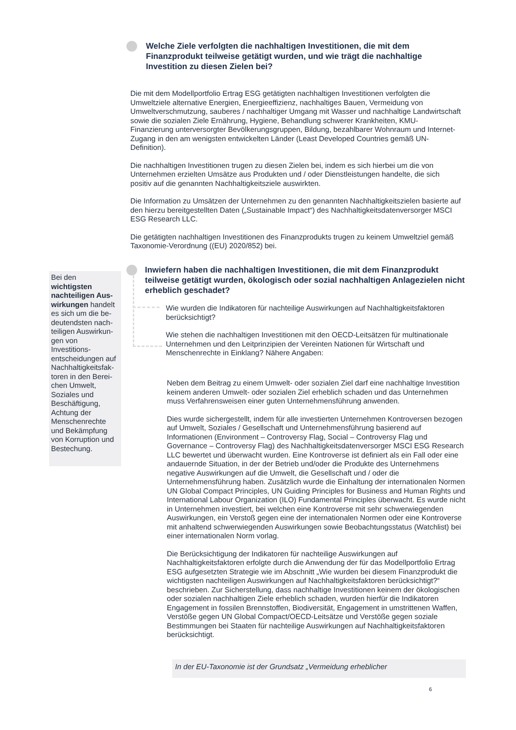Welche Ziele verfolgten die nachhaltigen Investitionen, die mit dem Finanzprodukt teilweise getätigt wurden, und wie trägt die nachhaltige Investition zu diesen Zielen bei?
Die mit dem Modellportfolio Ertrag ESG getätigten nachhaltigen Investitionen verfolgten die Umweltziele alternative Energien, Energieeffizienz, nachhaltiges Bauen, Vermeidung von Umweltverschmutzung, sauberes / nachhaltiger Umgang mit Wasser und nachhaltige Landwirtschaft sowie die sozialen Ziele Ernährung, Hygiene, Behandlung schwerer Krankheiten, KMU-Finanzierung unterversorgter Bevölkerungsgruppen, Bildung, bezahlbarer Wohnraum und Internet-Zugang in den am wenigsten entwickelten Länder (Least Developed Countries gemäß UN-Definition).
Die nachhaltigen Investitionen trugen zu diesen Zielen bei, indem es sich hierbei um die von Unternehmen erzielten Umsätze aus Produkten und / oder Dienstleistungen handelte, die sich positiv auf die genannten Nachhaltigkeitsziele auswirkten.
Die Information zu Umsätzen der Unternehmen zu den genannten Nachhaltigkeitszielen basierte auf den hierzu bereitgestellten Daten („Sustainable Impact“) des Nachhaltigkeitsdatenversorger MSCI ESG Research LLC.
Die getätigten nachhaltigen Investitionen des Finanzprodukts trugen zu keinem Umweltziel gemäß Taxonomie-Verordnung ((EU) 2020/852) bei.
Inwiefern haben die nachhaltigen Investitionen, die mit dem Finanzprodukt teilweise getätigt wurden, ökologisch oder sozial nachhaltigen Anlagezielen nicht erheblich geschadet?
Bei den wichtigsten nachteiligen Aus-wirkungen handelt es sich um die be-deutendsten nach-teiligen Auswirkun-gen von Investitions-entscheidungen auf Nachhaltigkeitsfak-toren in den Berei-chen Umwelt, Soziales und Beschäftigung, Achtung der Menschenrechte und Bekämpfung von Korruption und Bestechung.
Wie wurden die Indikatoren für nachteilige Auswirkungen auf Nachhaltigkeitsfaktoren berücksichtigt?
Wie stehen die nachhaltigen Investitionen mit den OECD-Leitsätzen für multinationale Unternehmen und den Leitprinzipien der Vereinten Nationen für Wirtschaft und Menschenrechte in Einklang? Nähere Angaben:
Neben dem Beitrag zu einem Umwelt- oder sozialen Ziel darf eine nachhaltige Investition keinem anderen Umwelt- oder sozialen Ziel erheblich schaden und das Unternehmen muss Verfahrensweisen einer guten Unternehmensführung anwenden.
Dies wurde sichergestellt, indem für alle investierten Unternehmen Kontroversen bezogen auf Umwelt, Soziales / Gesellschaft und Unternehmensführung basierend auf Informationen (Environment – Controversy Flag, Social – Controversy Flag und Governance – Controversy Flag) des Nachhaltigkeitsdatenversorger MSCI ESG Research LLC bewertet und überwacht wurden. Eine Kontroverse ist definiert als ein Fall oder eine andauernde Situation, in der der Betrieb und/oder die Produkte des Unternehmens negative Auswirkungen auf die Umwelt, die Gesellschaft und / oder die Unternehmensführung haben. Zusätzlich wurde die Einhaltung der internationalen Normen UN Global Compact Principles, UN Guiding Principles for Business and Human Rights und International Labour Organization (ILO) Fundamental Principles überwacht. Es wurde nicht in Unternehmen investiert, bei welchen eine Kontroverse mit sehr schwerwiegenden Auswirkungen, ein Verstoß gegen eine der internationalen Normen oder eine Kontroverse mit anhaltend schwerwiegenden Auswirkungen sowie Beobachtungsstatus (Watchlist) bei einer internationalen Norm vorlag.
Die Berücksichtigung der Indikatoren für nachteilige Auswirkungen auf Nachhaltigkeitsfaktoren erfolgte durch die Anwendung der für das Modellportfolio Ertrag ESG aufgesetzten Strategie wie im Abschnitt „Wie wurden bei diesem Finanzprodukt die wichtigsten nachteiligen Auswirkungen auf Nachhaltigkeitsfaktoren berücksichtigt?“ beschrieben. Zur Sicherstellung, dass nachhaltige Investitionen keinem der ökologischen oder sozialen nachhaltigen Ziele erheblich schaden, wurden hierfür die Indikatoren Engagement in fossilen Brennstoffen, Biodiversität, Engagement in umstrittenen Waffen, Verstöße gegen UN Global Compact/OECD-Leitsätze und Verstöße gegen soziale Bestimmungen bei Staaten für nachteilige Auswirkungen auf Nachhaltigkeitsfaktoren berücksichtigt.
In der EU-Taxonomie ist der Grundsatz „Vermeidung erheblicher
6